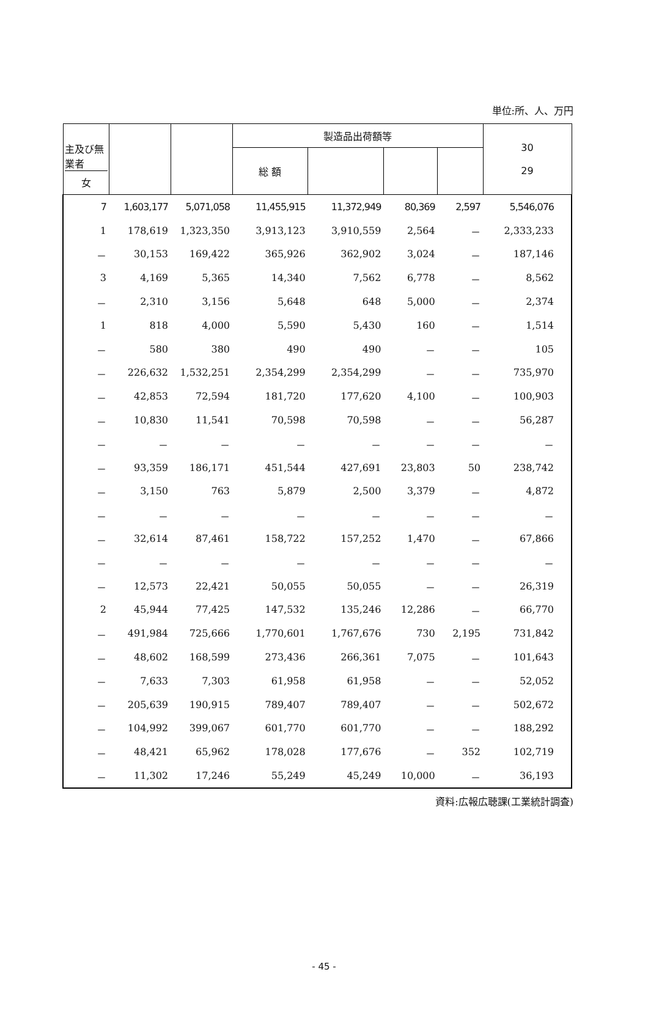単位:所、人、万円
| 主及び無 業者 女 | | | 製造品出荷額等 | | | | 30 29 |
| --- | --- | --- | --- | --- | --- | --- | --- |
| | | | 総 額 | | | | |
| 7 | 1,603,177 | 5,071,058 | 11,455,915 | 11,372,949 | 80,369 | 2,597 | 5,546,076 |
| 1 | 178,619 | 1,323,350 | 3,913,123 | 3,910,559 | 2,564 | － | 2,333,233 |
| － | 30,153 | 169,422 | 365,926 | 362,902 | 3,024 | － | 187,146 |
| 3 | 4,169 | 5,365 | 14,340 | 7,562 | 6,778 | － | 8,562 |
| － | 2,310 | 3,156 | 5,648 | 648 | 5,000 | － | 2,374 |
| 1 | 818 | 4,000 | 5,590 | 5,430 | 160 | － | 1,514 |
| － | 580 | 380 | 490 | 490 | － | － | 105 |
| － | 226,632 | 1,532,251 | 2,354,299 | 2,354,299 | － | － | 735,970 |
| － | 42,853 | 72,594 | 181,720 | 177,620 | 4,100 | － | 100,903 |
| － | 10,830 | 11,541 | 70,598 | 70,598 | － | － | 56,287 |
| － | － | － | － | － | － | － | － |
| － | 93,359 | 186,171 | 451,544 | 427,691 | 23,803 | 50 | 238,742 |
| － | 3,150 | 763 | 5,879 | 2,500 | 3,379 | － | 4,872 |
| － | － | － | － | － | － | － | － |
| － | 32,614 | 87,461 | 158,722 | 157,252 | 1,470 | － | 67,866 |
| － | － | － | － | － | － | － | － |
| － | 12,573 | 22,421 | 50,055 | 50,055 | － | － | 26,319 |
| 2 | 45,944 | 77,425 | 147,532 | 135,246 | 12,286 | － | 66,770 |
| － | 491,984 | 725,666 | 1,770,601 | 1,767,676 | 730 | 2,195 | 731,842 |
| － | 48,602 | 168,599 | 273,436 | 266,361 | 7,075 | － | 101,643 |
| － | 7,633 | 7,303 | 61,958 | 61,958 | － | － | 52,052 |
| － | 205,639 | 190,915 | 789,407 | 789,407 | － | － | 502,672 |
| － | 104,992 | 399,067 | 601,770 | 601,770 | － | － | 188,292 |
| － | 48,421 | 65,962 | 178,028 | 177,676 | － | 352 | 102,719 |
| － | 11,302 | 17,246 | 55,249 | 45,249 | 10,000 | － | 36,193 |
資料:広報広聴課(工業統計調査)
- 45 -